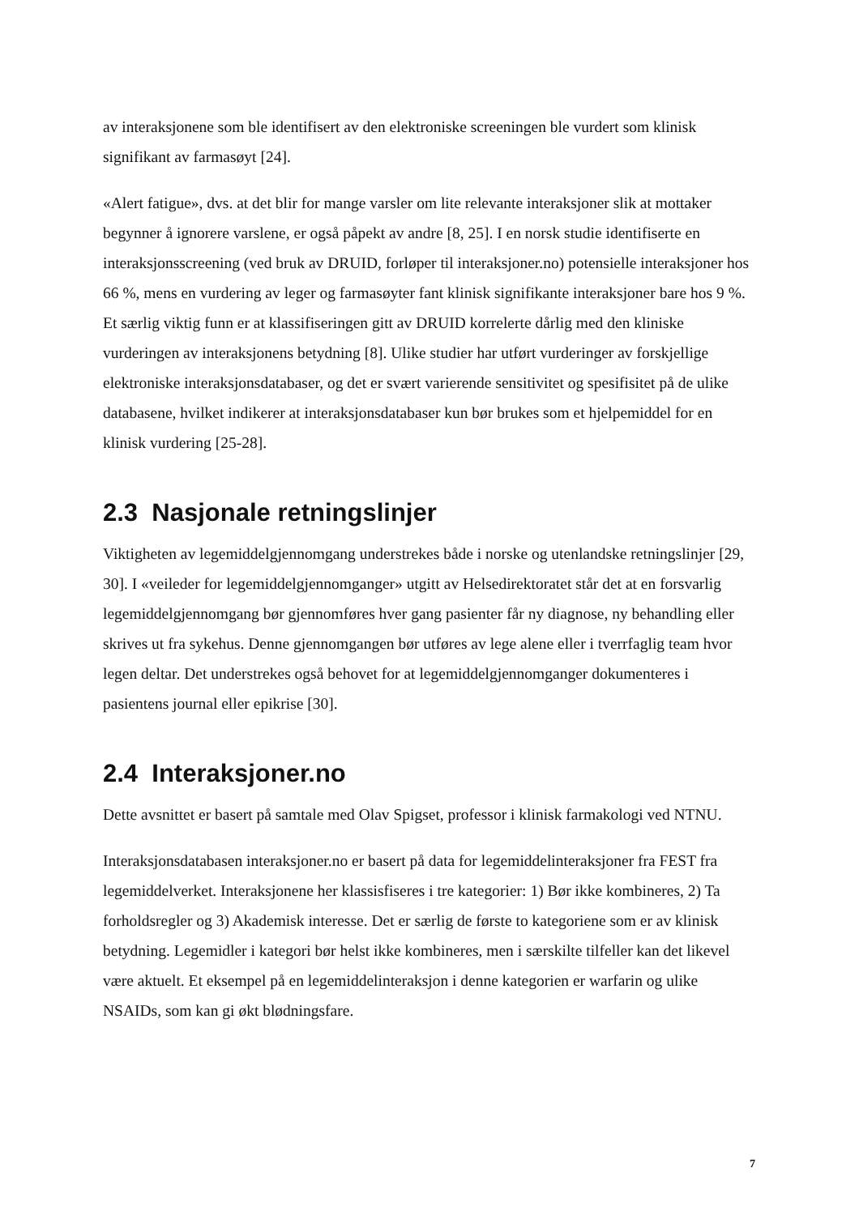av interaksjonene som ble identifisert av den elektroniske screeningen ble vurdert som klinisk signifikant av farmasøyt [24].
«Alert fatigue», dvs. at det blir for mange varsler om lite relevante interaksjoner slik at mottaker begynner å ignorere varslene, er også påpekt av andre [8, 25]. I en norsk studie identifiserte en interaksjonsscreening (ved bruk av DRUID, forløper til interaksjoner.no) potensielle interaksjoner hos 66 %, mens en vurdering av leger og farmasøyter fant klinisk signifikante interaksjoner bare hos 9 %. Et særlig viktig funn er at klassifiseringen gitt av DRUID korrelerte dårlig med den kliniske vurderingen av interaksjonens betydning [8]. Ulike studier har utført vurderinger av forskjellige elektroniske interaksjonsdatabaser, og det er svært varierende sensitivitet og spesifisitet på de ulike databasene, hvilket indikerer at interaksjonsdatabaser kun bør brukes som et hjelpemiddel for en klinisk vurdering [25-28].
2.3 Nasjonale retningslinjer
Viktigheten av legemiddelgjennomgang understrekes både i norske og utenlandske retningslinjer [29, 30]. I «veileder for legemiddelgjennomganger» utgitt av Helsedirektoratet står det at en forsvarlig legemiddelgjennomgang bør gjennomføres hver gang pasienter får ny diagnose, ny behandling eller skrives ut fra sykehus. Denne gjennomgangen bør utføres av lege alene eller i tverrfaglig team hvor legen deltar. Det understrekes også behovet for at legemiddelgjennomganger dokumenteres i pasientens journal eller epikrise [30].
2.4 Interaksjoner.no
Dette avsnittet er basert på samtale med Olav Spigset, professor i klinisk farmakologi ved NTNU.
Interaksjonsdatabasen interaksjoner.no er basert på data for legemiddelinteraksjoner fra FEST fra legemiddelverket. Interaksjonene her klassisfiseres i tre kategorier: 1) Bør ikke kombineres, 2) Ta forholdsregler og 3) Akademisk interesse. Det er særlig de første to kategoriene som er av klinisk betydning. Legemidler i kategori bør helst ikke kombineres, men i særskilte tilfeller kan det likevel være aktuelt. Et eksempel på en legemiddelinteraksjon i denne kategorien er warfarin og ulike NSAIDs, som kan gi økt blødningsfare.
7